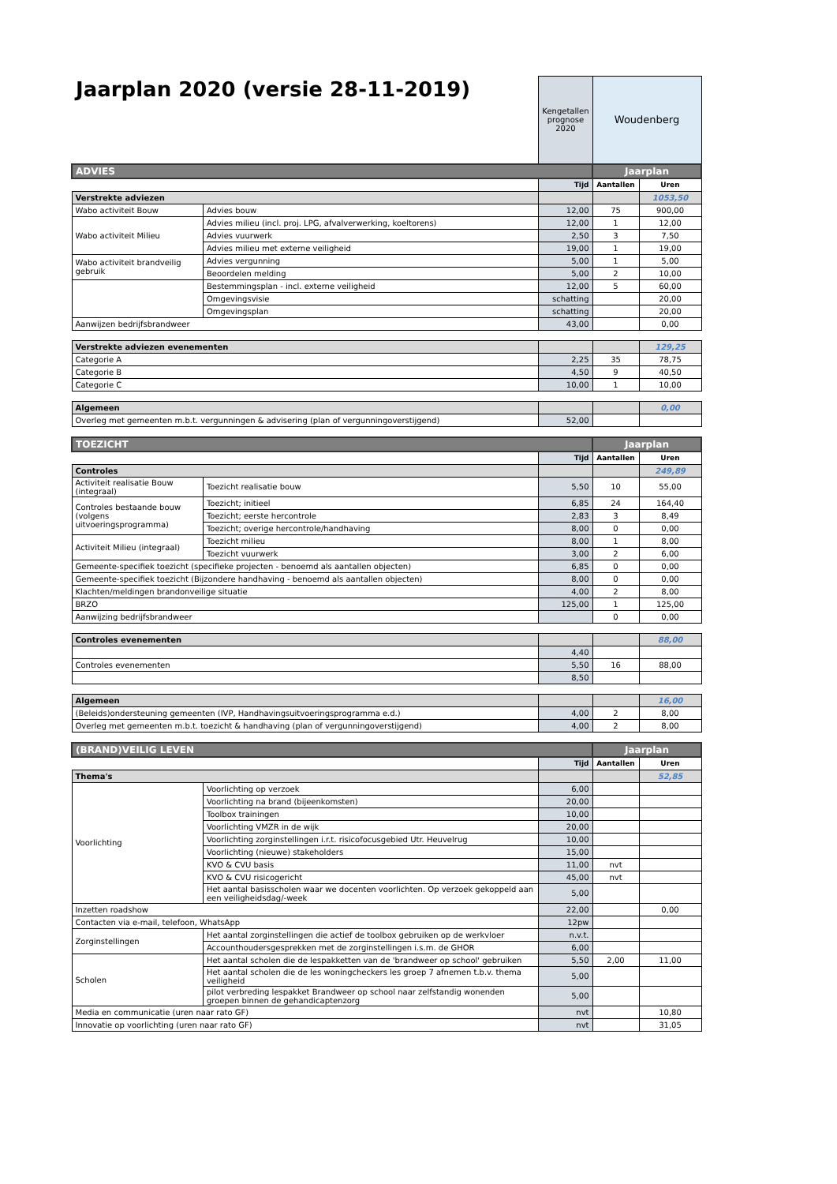Jaarplan 2020 (versie 28-11-2019)
| | | Kengetallen prognose 2020 | Woudenberg | |
| ADVIES | | | Jaarplan | |
| | | Tijd | Aantallen | Uren |
| Verstrekte adviezen | | | | 1053,50 |
| Wabo activiteit Bouw | Advies bouw | 12,00 | 75 | 900,00 |
| Wabo activiteit Milieu | Advies milieu (incl. proj. LPG, afvalverwerking, koeltorens) | 12,00 | 1 | 12,00 |
| | Advies vuurwerk | 2,50 | 3 | 7,50 |
| | Advies milieu met externe veiligheid | 19,00 | 1 | 19,00 |
| Wabo activiteit brandveilig gebruik | Advies vergunning | 5,00 | 1 | 5,00 |
| | Beoordelen melding | 5,00 | 2 | 10,00 |
| | Bestemmingsplan - incl. externe veiligheid | 12,00 | 5 | 60,00 |
| | Omgevingsvisie | schatting | | 20,00 |
| | Omgevingsplan | schatting | | 20,00 |
| Aanwijzen bedrijfsbrandweer | | 43,00 | | 0,00 |
| Verstrekte adviezen evenementen | | | | 129,25 |
| Categorie A | | 2,25 | 35 | 78,75 |
| Categorie B | | 4,50 | 9 | 40,50 |
| Categorie C | | 10,00 | 1 | 10,00 |
| Algemeen | | | | 0,00 |
| Overleg met gemeenten m.b.t. vergunningen & advisering (plan of vergunningoverstijgend) | | 52,00 | | |
| TOEZICHT | | | Jaarplan | |
| | | Tijd | Aantallen | Uren |
| Controles | | | | 249,89 |
| Activiteit realisatie Bouw (integraal) | Toezicht realisatie bouw | 5,50 | 10 | 55,00 |
| Controles bestaande bouw (volgens uitvoeringsprogramma) | Toezicht; initieel | 6,85 | 24 | 164,40 |
| | Toezicht; eerste hercontrole | 2,83 | 3 | 8,49 |
| | Toezicht; overige hercontrole/handhaving | 8,00 | 0 | 0,00 |
| Activiteit Milieu (integraal) | Toezicht milieu | 8,00 | 1 | 8,00 |
| | Toezicht vuurwerk | 3,00 | 2 | 6,00 |
| Gemeente-specifiek toezicht (specifieke projecten - benoemd als aantallen objecten) | | 6,85 | 0 | 0,00 |
| Gemeente-specifiek toezicht (Bijzondere handhaving - benoemd als aantallen objecten) | | 8,00 | 0 | 0,00 |
| Klachten/meldingen brandonveilige situatie | | 4,00 | 2 | 8,00 |
| BRZO | | 125,00 | 1 | 125,00 |
| Aanwijzing bedrijfsbrandweer | | | 0 | 0,00 |
| Controles evenementen | | | | 88,00 |
| | | 4,40 | | |
| Controles evenementen | | 5,50 | 16 | 88,00 |
| | | 8,50 | | |
| Algemeen | | | | 16,00 |
| (Beleids)ondersteuning gemeenten (IVP, Handhavingsuitvoeringsprogramma e.d.) | | 4,00 | 2 | 8,00 |
| Overleg met gemeenten m.b.t. toezicht & handhaving (plan of vergunningoverstijgend) | | 4,00 | 2 | 8,00 |
| (BRAND)VEILIG LEVEN | | | Jaarplan | |
| | | Tijd | Aantallen | Uren |
| Thema's | | | | 52,85 |
| Voorlichting | Voorlichting op verzoek | 6,00 | | |
| | Voorlichting na brand (bijeenkomsten) | 20,00 | | |
| | Toolbox trainingen | 10,00 | | |
| | Voorlichting VMZR in de wijk | 20,00 | | |
| | Voorlichting zorginstellingen i.r.t. risicofocusgebied Utr. Heuvelrug | 10,00 | | |
| | Voorlichting (nieuwe) stakeholders | 15,00 | | |
| | KVO & CVU basis | 11,00 | nvt | |
| | KVO & CVU risicogericht | 45,00 | nvt | |
| | Het aantal basisscholen waar we docenten voorlichten. Op verzoek gekoppeld aan een veiligheidsdag/-week | 5,00 | | |
| Inzetten roadshow | | 22,00 | | 0,00 |
| Contacten via e-mail, telefoon, WhatsApp | | 12pw | | |
| Zorginstellingen | Het aantal zorginstellingen die actief de toolbox gebruiken op de werkvloer | n.v.t. | | |
| | Accounthoudersgesprekken met de zorginstellingen i.s.m. de GHOR | 6,00 | | |
| Scholen | Het aantal scholen die de lespakketten van de 'brandweer op school' gebruiken | 5,50 | 2,00 | 11,00 |
| | Het aantal scholen die de les woningcheckers les groep 7 afnemen t.b.v. thema veiligheid | 5,00 | | |
| | pilot verbreding lespakket Brandweer op school naar zelfstandig wonenden groepen binnen de gehandicaptenzorg | 5,00 | | |
| Media en communicatie (uren naar rato GF) | | nvt | | 10,80 |
| Innovatie op voorlichting (uren naar rato GF) | | nvt | | 31,05 |